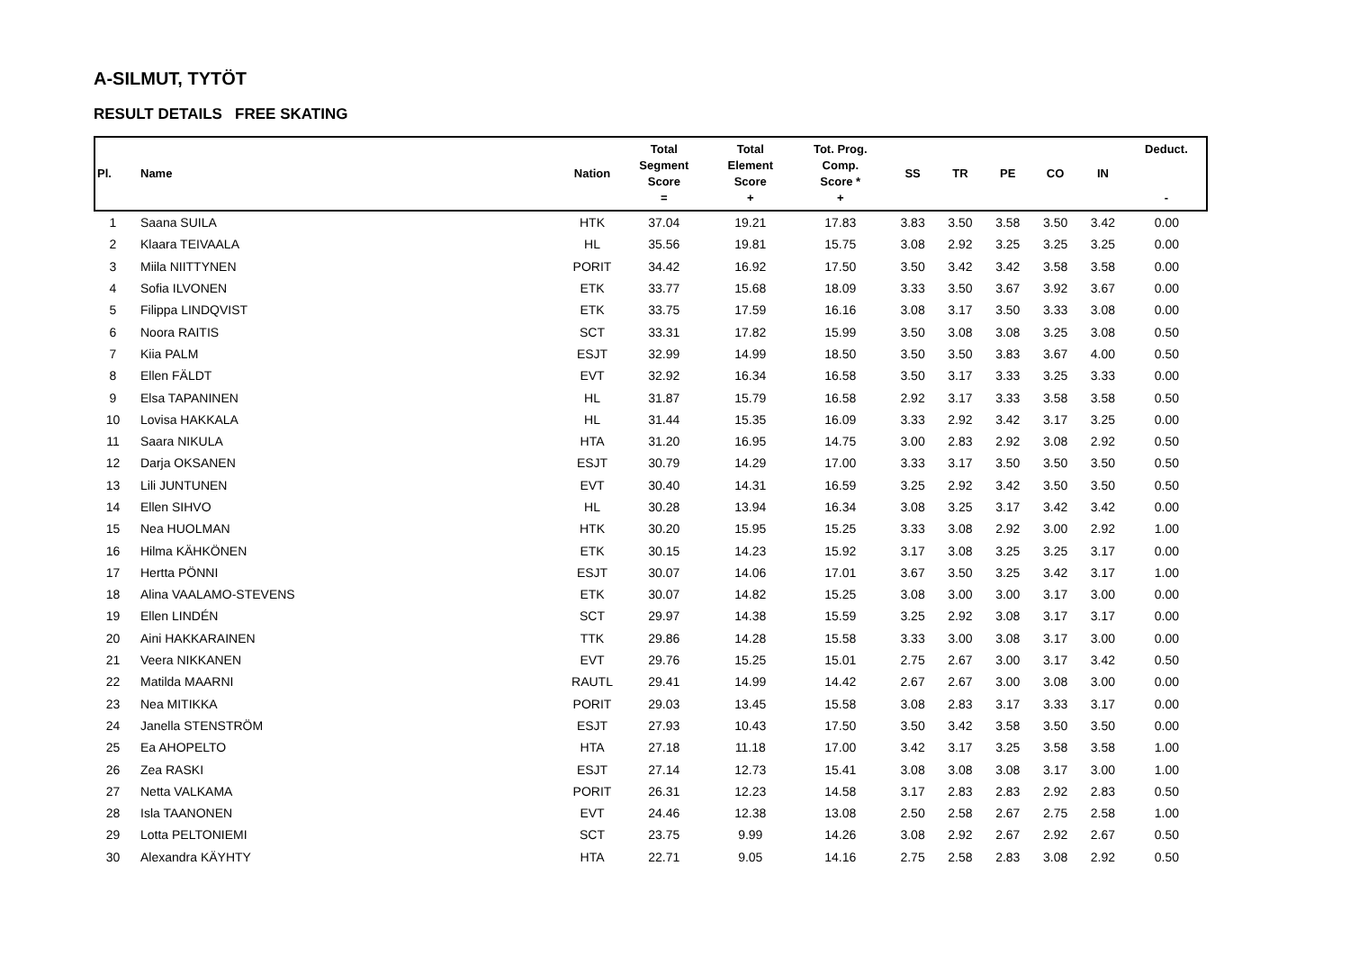A-SILMUT, TYTÖT
RESULT DETAILS FREE SKATING
| Pl. | Name | Nation | Total Segment Score = | Total Element Score + | Tot. Prog. Comp. Score * + | SS | TR | PE | CO | IN | Deduct. - |
| --- | --- | --- | --- | --- | --- | --- | --- | --- | --- | --- | --- |
| 1 | Saana SUILA | HTK | 37.04 | 19.21 | 17.83 | 3.83 | 3.50 | 3.58 | 3.50 | 3.42 | 0.00 |
| 2 | Klaara TEIVAALA | HL | 35.56 | 19.81 | 15.75 | 3.08 | 2.92 | 3.25 | 3.25 | 3.25 | 0.00 |
| 3 | Miila NIITTYNEN | PORIT | 34.42 | 16.92 | 17.50 | 3.50 | 3.42 | 3.42 | 3.58 | 3.58 | 0.00 |
| 4 | Sofia ILVONEN | ETK | 33.77 | 15.68 | 18.09 | 3.33 | 3.50 | 3.67 | 3.92 | 3.67 | 0.00 |
| 5 | Filippa LINDQVIST | ETK | 33.75 | 17.59 | 16.16 | 3.08 | 3.17 | 3.50 | 3.33 | 3.08 | 0.00 |
| 6 | Noora RAITIS | SCT | 33.31 | 17.82 | 15.99 | 3.50 | 3.08 | 3.08 | 3.25 | 3.08 | 0.50 |
| 7 | Kiia PALM | ESJT | 32.99 | 14.99 | 18.50 | 3.50 | 3.50 | 3.83 | 3.67 | 4.00 | 0.50 |
| 8 | Ellen FÄLDT | EVT | 32.92 | 16.34 | 16.58 | 3.50 | 3.17 | 3.33 | 3.25 | 3.33 | 0.00 |
| 9 | Elsa TAPANINEN | HL | 31.87 | 15.79 | 16.58 | 2.92 | 3.17 | 3.33 | 3.58 | 3.58 | 0.50 |
| 10 | Lovisa HAKKALA | HL | 31.44 | 15.35 | 16.09 | 3.33 | 2.92 | 3.42 | 3.17 | 3.25 | 0.00 |
| 11 | Saara NIKULA | HTA | 31.20 | 16.95 | 14.75 | 3.00 | 2.83 | 2.92 | 3.08 | 2.92 | 0.50 |
| 12 | Darja OKSANEN | ESJT | 30.79 | 14.29 | 17.00 | 3.33 | 3.17 | 3.50 | 3.50 | 3.50 | 0.50 |
| 13 | Lili JUNTUNEN | EVT | 30.40 | 14.31 | 16.59 | 3.25 | 2.92 | 3.42 | 3.50 | 3.50 | 0.50 |
| 14 | Ellen SIHVO | HL | 30.28 | 13.94 | 16.34 | 3.08 | 3.25 | 3.17 | 3.42 | 3.42 | 0.00 |
| 15 | Nea HUOLMAN | HTK | 30.20 | 15.95 | 15.25 | 3.33 | 3.08 | 2.92 | 3.00 | 2.92 | 1.00 |
| 16 | Hilma KÄHKÖNEN | ETK | 30.15 | 14.23 | 15.92 | 3.17 | 3.08 | 3.25 | 3.25 | 3.17 | 0.00 |
| 17 | Hertta PÖNNI | ESJT | 30.07 | 14.06 | 17.01 | 3.67 | 3.50 | 3.25 | 3.42 | 3.17 | 1.00 |
| 18 | Alina VAALAMO-STEVENS | ETK | 30.07 | 14.82 | 15.25 | 3.08 | 3.00 | 3.00 | 3.17 | 3.00 | 0.00 |
| 19 | Ellen LINDÉN | SCT | 29.97 | 14.38 | 15.59 | 3.25 | 2.92 | 3.08 | 3.17 | 3.17 | 0.00 |
| 20 | Aini HAKKARAINEN | TTK | 29.86 | 14.28 | 15.58 | 3.33 | 3.00 | 3.08 | 3.17 | 3.00 | 0.00 |
| 21 | Veera NIKKANEN | EVT | 29.76 | 15.25 | 15.01 | 2.75 | 2.67 | 3.00 | 3.17 | 3.42 | 0.50 |
| 22 | Matilda MAARNI | RAUTL | 29.41 | 14.99 | 14.42 | 2.67 | 2.67 | 3.00 | 3.08 | 3.00 | 0.00 |
| 23 | Nea MITIKKA | PORIT | 29.03 | 13.45 | 15.58 | 3.08 | 2.83 | 3.17 | 3.33 | 3.17 | 0.00 |
| 24 | Janella STENSTRÖM | ESJT | 27.93 | 10.43 | 17.50 | 3.50 | 3.42 | 3.58 | 3.50 | 3.50 | 0.00 |
| 25 | Ea AHOPELTO | HTA | 27.18 | 11.18 | 17.00 | 3.42 | 3.17 | 3.25 | 3.58 | 3.58 | 1.00 |
| 26 | Zea RASKI | ESJT | 27.14 | 12.73 | 15.41 | 3.08 | 3.08 | 3.08 | 3.17 | 3.00 | 1.00 |
| 27 | Netta VALKAMA | PORIT | 26.31 | 12.23 | 14.58 | 3.17 | 2.83 | 2.83 | 2.92 | 2.83 | 0.50 |
| 28 | Isla TAANONEN | EVT | 24.46 | 12.38 | 13.08 | 2.50 | 2.58 | 2.67 | 2.75 | 2.58 | 1.00 |
| 29 | Lotta PELTONIEMI | SCT | 23.75 | 9.99 | 14.26 | 3.08 | 2.92 | 2.67 | 2.92 | 2.67 | 0.50 |
| 30 | Alexandra KÄYHTY | HTA | 22.71 | 9.05 | 14.16 | 2.75 | 2.58 | 2.83 | 3.08 | 2.92 | 0.50 |